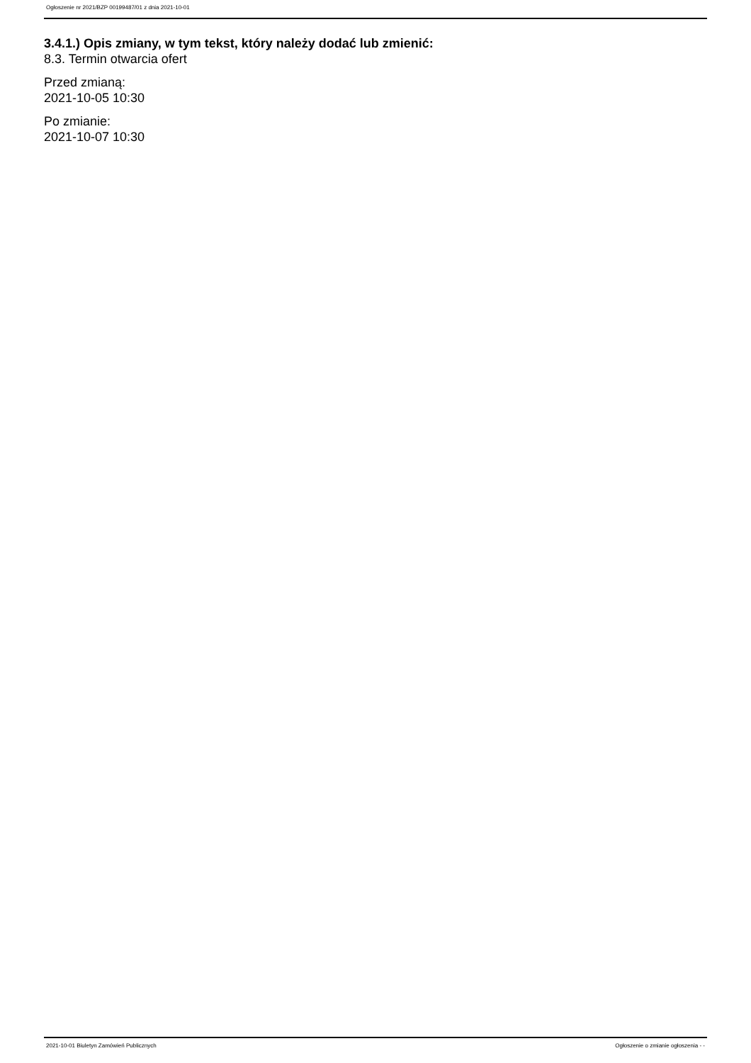Ogłoszenie nr 2021/BZP 00199487/01 z dnia 2021-10-01
3.4.1.) Opis zmiany, w tym tekst, który należy dodać lub zmienić:
8.3. Termin otwarcia ofert
Przed zmianą:
2021-10-05 10:30
Po zmianie:
2021-10-07 10:30
2021-10-01 Biuletyn Zamówień Publicznych Ogłoszenie o zmianie ogłoszenia - -